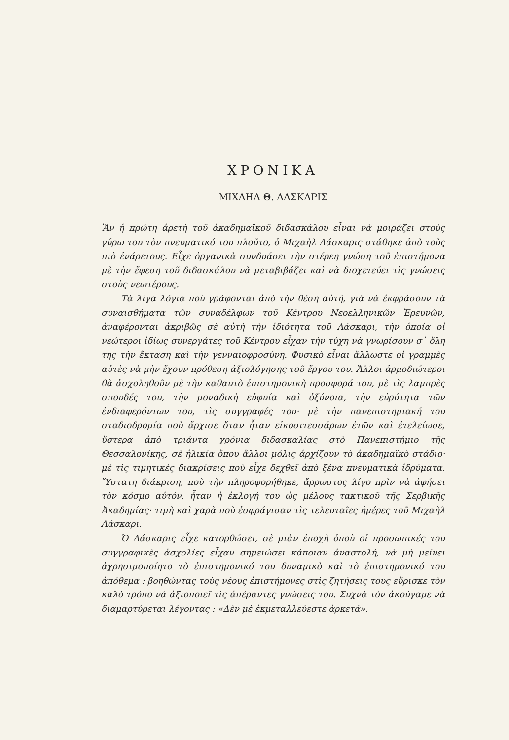ΧΡΟΝΙΚΑ
ΜΙΧΑΗΛ Θ. ΛΑΣΚΑΡΙΣ
Ἂν ἡ πρώτη ἀρετὴ τοῦ ἀκαδημαϊκοῦ διδασκάλου εἶναι νὰ μοιράζει στοὺς γύρω του τὸν πνευματικό του πλοῦτο, ὁ Μιχαὴλ Λάσκαρις στάθηκε ἀπὸ τοὺς πιὸ ἐνάρετους. Εἶχε ὀργανικὰ συνδυάσει τὴν στέρεη γνώση τοῦ ἐπιστήμονα μὲ τὴν ἔφεση τοῦ διδασκάλου νὰ μεταβιβάζει καὶ νὰ διοχετεύει τὶς γνώσεις στοὺς νεωτέρους.
Τὰ λίγα λόγια ποὺ γράφονται ἀπὸ τὴν θέση αὐτή, γιὰ νὰ ἐκφράσουν τὰ συναισθήματα τῶν συναδέλφων τοῦ Κέντρου Νεοελληνικῶν Ἐρευνῶν, ἀναφέρονται ἀκριβῶς σὲ αὐτὴ τὴν ἰδιότητα τοῦ Λάσκαρι, τὴν ὁποία οἱ νεώτεροι ἰδίως συνεργάτες τοῦ Κέντρου εἶχαν τὴν τύχη νὰ γνωρίσουν σ᾽ ὅλη της τὴν ἔκταση καὶ τὴν γενναιοφροσύνη. Φυσικὸ εἶναι ἄλλωστε οἱ γραμμὲς αὐτὲς νὰ μὴν ἔχουν πρόθεση ἀξιολόγησης τοῦ ἔργου του. Ἄλλοι ἁρμοδιώτεροι θὰ ἀσχοληθοῦν μὲ τὴν καθαυτὸ ἐπιστημονικὴ προσφορά του, μὲ τὶς λαμπρὲς σπουδές του, τὴν μοναδικὴ εὐφυία καὶ ὀξύνοια, τὴν εὐρύτητα τῶν ἐνδιαφερόντων του, τὶς συγγραφές του· μὲ τὴν πανεπιστημιακή του σταδιοδρομία ποὺ ἄρχισε ὅταν ἦταν εἰκοσιτεσσάρων ἐτῶν καὶ ἐτελείωσε, ὕστερα ἀπὸ τριάντα χρόνια διδασκαλίας στὸ Πανεπιστήμιο τῆς Θεσσαλονίκης, σὲ ἡλικία ὅπου ἄλλοι μόλις ἀρχίζουν τὸ ἀκαδημαϊκὸ στάδιο· μὲ τὶς τιμητικὲς διακρίσεις ποὺ εἶχε δεχθεῖ ἀπὸ ξένα πνευματικὰ ἱδρύματα. Ὕστατη διάκριση, ποὺ τὴν πληροφορήθηκε, ἄρρωστος λίγο πρὶν νὰ ἀφήσει τὸν κόσμο αὐτόν, ἦταν ἡ ἐκλογή του ὡς μέλους τακτικοῦ τῆς Σερβικῆς Ἀκαδημίας· τιμὴ καὶ χαρὰ ποὺ ἐσφράγισαν τὶς τελευταῖες ἡμέρες τοῦ Μιχαὴλ Λάσκαρι.
Ὁ Λάσκαρις εἶχε κατορθώσει, σὲ μιὰν ἐποχὴ ὁποὺ οἱ προσωπικές του συγγραφικὲς ἀσχολίες εἶχαν σημειώσει κάποιαν ἀναστολή, νὰ μὴ μείνει ἀχρησιμοποίητο τὸ ἐπιστημονικό του δυναμικὸ καὶ τὸ ἐπιστημονικό του ἀπόθεμα : βοηθώντας τοὺς νέους ἐπιστήμονες στὶς ζητήσεις τους εὕρισκε τὸν καλὸ τρόπο νὰ ἀξιοποιεῖ τὶς ἀπέραντες γνώσεις του. Συχνὰ τὸν ἀκούγαμε νὰ διαμαρτύρεται λέγοντας : «Δὲν μὲ ἐκμεταλλεύεστε ἀρκετά».